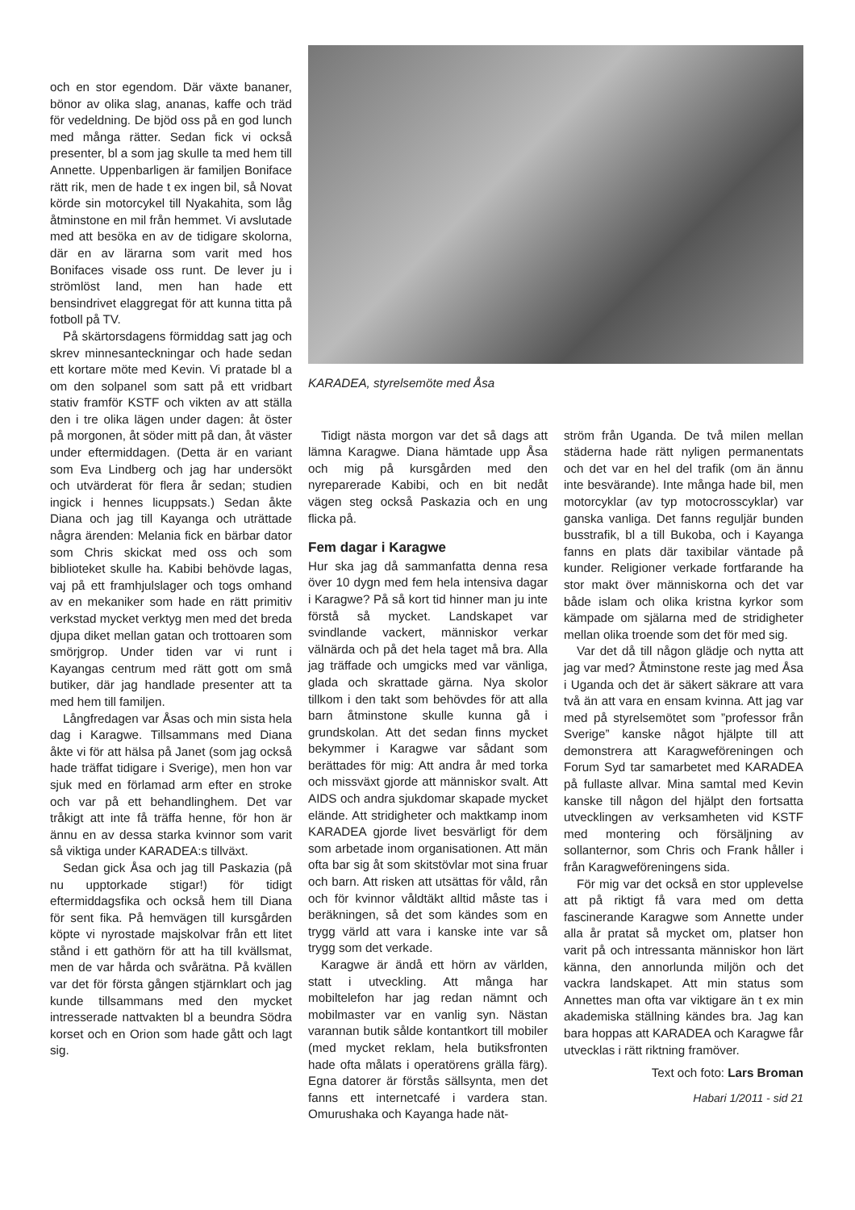och en stor egendom. Där växte bananer, bönor av olika slag, ananas, kaffe och träd för vedeldning. De bjöd oss på en god lunch med många rätter. Sedan fick vi också presenter, bl a som jag skulle ta med hem till Annette. Uppenbarligen är familjen Boniface rätt rik, men de hade t ex ingen bil, så Novat körde sin motorcykel till Nyakahita, som låg åtminstone en mil från hemmet. Vi avslutade med att besöka en av de tidigare skolorna, där en av lärarna som varit med hos Bonifaces visade oss runt. De lever ju i strömlöst land, men han hade ett bensindrivet elaggregat för att kunna titta på fotboll på TV.
På skärtorsdagens förmiddag satt jag och skrev minnesanteckningar och hade sedan ett kortare möte med Kevin. Vi pratade bl a om den solpanel som satt på ett vridbart stativ framför KSTF och vikten av att ställa den i tre olika lägen under dagen: åt öster på morgonen, åt söder mitt på dan, åt väster under eftermiddagen. (Detta är en variant som Eva Lindberg och jag har undersökt och utvärderat för flera år sedan; studien ingick i hennes licuppsats.) Sedan åkte Diana och jag till Kayanga och uträttade några ärenden: Melania fick en bärbar dator som Chris skickat med oss och som biblioteket skulle ha. Kabibi behövde lagas, vaj på ett framhjulslager och togs omhand av en mekaniker som hade en rätt primitiv verkstad mycket verktyg men med det breda djupa diket mellan gatan och trottoaren som smörjgrop. Under tiden var vi runt i Kayangas centrum med rätt gott om små butiker, där jag handlade presenter att ta med hem till familjen.
Långfredagen var Åsas och min sista hela dag i Karagwe. Tillsammans med Diana åkte vi för att hälsa på Janet (som jag också hade träffat tidigare i Sverige), men hon var sjuk med en förlamad arm efter en stroke och var på ett behandlinghem. Det var tråkigt att inte få träffa henne, för hon är ännu en av dessa starka kvinnor som varit så viktiga under KARADEA:s tillväxt.
Sedan gick Åsa och jag till Paskazia (på nu upptorkade stigar!) för tidigt eftermiddagsfika och också hem till Diana för sent fika. På hemvägen till kursgården köpte vi nyrostade majskolvar från ett litet stånd i ett gathörn för att ha till kvällsmat, men de var hårda och svårätna. På kvällen var det för första gången stjärnklart och jag kunde tillsammans med den mycket intresserade nattvakten bl a beundra Södra korset och en Orion som hade gått och lagt sig.
KARADEA, styrelsemöte med Åsa
Tidigt nästa morgon var det så dags att lämna Karagwe. Diana hämtade upp Åsa och mig på kursgården med den nyreparerade Kabibi, och en bit nedåt vägen steg också Paskazia och en ung flicka på.
Fem dagar i Karagwe
Hur ska jag då sammanfatta denna resa över 10 dygn med fem hela intensiva dagar i Karagwe? På så kort tid hinner man ju inte förstå så mycket. Landskapet var svindlande vackert, människor verkar välnärda och på det hela taget må bra. Alla jag träffade och umgicks med var vänliga, glada och skrattade gärna. Nya skolor tillkom i den takt som behövdes för att alla barn åtminstone skulle kunna gå i grundskolan. Att det sedan finns mycket bekymmer i Karagwe var sådant som berättades för mig: Att andra år med torka och missväxt gjorde att människor svalt. Att AIDS och andra sjukdomar skapade mycket elände. Att stridigheter och maktkamp inom KARADEA gjorde livet besvärligt för dem som arbetade inom organisationen. Att män ofta bar sig åt som skitstövlar mot sina fruar och barn. Att risken att utsättas för våld, rån och för kvinnor våldtäkt alltid måste tas i beräkningen, så det som kändes som en trygg värld att vara i kanske inte var så trygg som det verkade.
Karagwe är ändå ett hörn av världen, statt i utveckling. Att många har mobiltelefon har jag redan nämnt och mobilmaster var en vanlig syn. Nästan varannan butik sålde kontantkort till mobiler (med mycket reklam, hela butiksfronten hade ofta målats i operatörens grälla färg). Egna datorer är förstås sällsynta, men det fanns ett internetcafé i vardera stan. Omurushaka och Kayanga hade nät-
ström från Uganda. De två milen mellan städerna hade rätt nyligen permanentats och det var en hel del trafik (om än ännu inte besvärande). Inte många hade bil, men motorcyklar (av typ motocrosscyklar) var ganska vanliga. Det fanns reguljär bunden busstrafik, bl a till Bukoba, och i Kayanga fanns en plats där taxibilar väntade på kunder. Religioner verkade fortfarande ha stor makt över människorna och det var både islam och olika kristna kyrkor som kämpade om själarna med de stridigheter mellan olika troende som det för med sig.
Var det då till någon glädje och nytta att jag var med? Åtminstone reste jag med Åsa i Uganda och det är säkert säkrare att vara två än att vara en ensam kvinna. Att jag var med på styrelsemötet som ”professor från Sverige” kanske något hjälpte till att demonstrera att Karagweföreningen och Forum Syd tar samarbetet med KARADEA på fullaste allvar. Mina samtal med Kevin kanske till någon del hjälpt den fortsatta utvecklingen av verksamheten vid KSTF med montering och försäljning av sollanternor, som Chris och Frank håller i från Karagweföreningens sida.
För mig var det också en stor upplevelse att på riktigt få vara med om detta fascinerande Karagwe som Annette under alla år pratat så mycket om, platser hon varit på och intressanta människor hon lärt känna, den annorlunda miljön och det vackra landskapet. Att min status som Annettes man ofta var viktigare än t ex min akademiska ställning kändes bra. Jag kan bara hoppas att KARADEA och Karagwe får utvecklas i rätt riktning framöver.
Text och foto: Lars Broman
Habari 1/2011 - sid 21